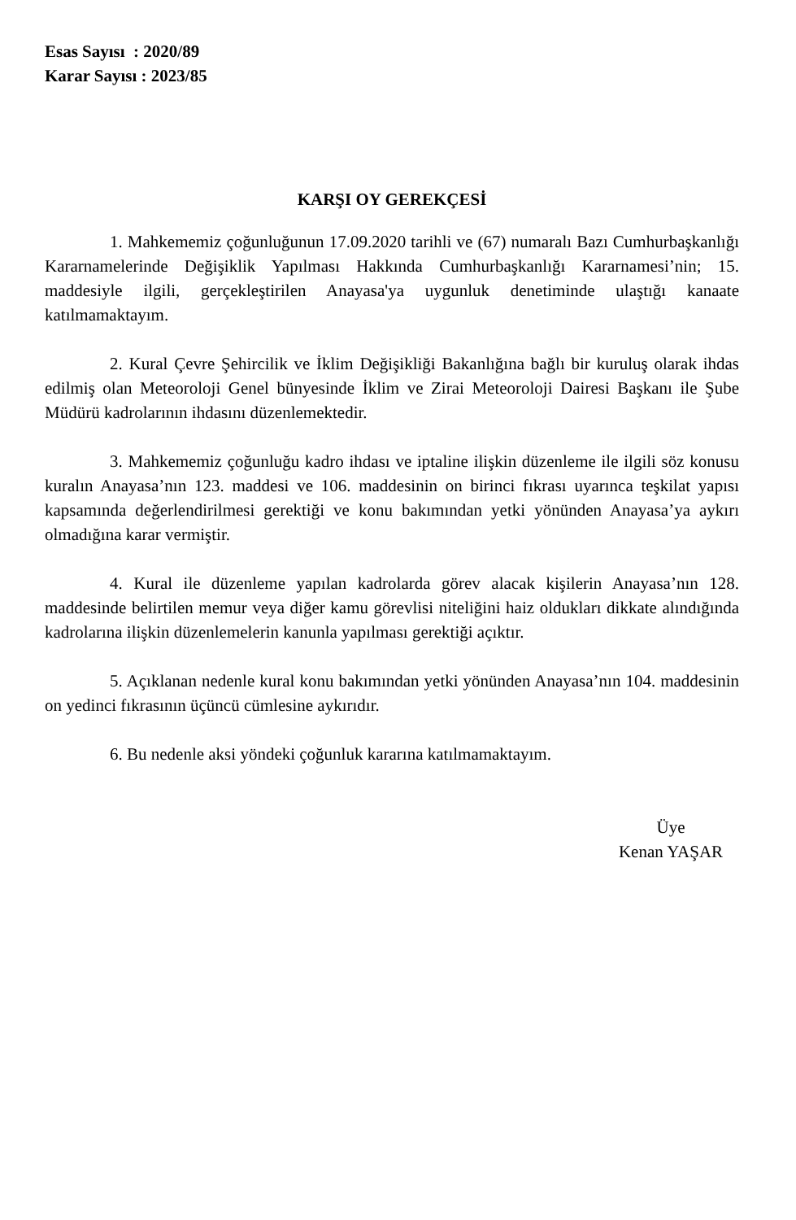Esas Sayısı : 2020/89
Karar Sayısı : 2023/85
KARŞI OY GEREKÇESİ
1. Mahkememiz çoğunluğunun 17.09.2020 tarihli ve (67) numaralı Bazı Cumhurbaşkanlığı Kararnamelerinde Değişiklik Yapılması Hakkında Cumhurbaşkanlığı Kararnamesi’nin; 15. maddesiyle ilgili, gerçekleştirilen Anayasa'ya uygunluk denetiminde ulaştığı kanaate katılmamaktayım.
2. Kural Çevre Şehircilik ve İklim Değişikliği Bakanlığına bağlı bir kuruluş olarak ihdas edilmiş olan Meteoroloji Genel bünyesinde İklim ve Zirai Meteoroloji Dairesi Başkanı ile Şube Müdürü kadrolarının ihdasını düzenlemektedir.
3. Mahkememiz çoğunluğu kadro ihdası ve iptaline ilişkin düzenleme ile ilgili söz konusu kuralın Anayasa’nın 123. maddesi ve 106. maddesinin on birinci fıkrası uyarınca teşkilat yapısı kapsamında değerlendirilmesi gerektiği ve konu bakımından yetki yönünden Anayasa’ya aykırı olmadığına karar vermiştir.
4. Kural ile düzenleme yapılan kadrolarda görev alacak kişilerin Anayasa’nın 128. maddesinde belirtilen memur veya diğer kamu görevlisi niteliğini haiz oldukları dikkate alındığında kadrolarına ilişkin düzenlemelerin kanunla yapılması gerektiği açıktır.
5. Açıklanan nedenle kural konu bakımından yetki yönünden Anayasa’nın 104. maddesinin on yedinci fıkrasının üçüncü cümlesine aykırıdır.
6. Bu nedenle aksi yöndeki çoğunluk kararına katılmamaktayım.
Üye
Kenan YAŞAR